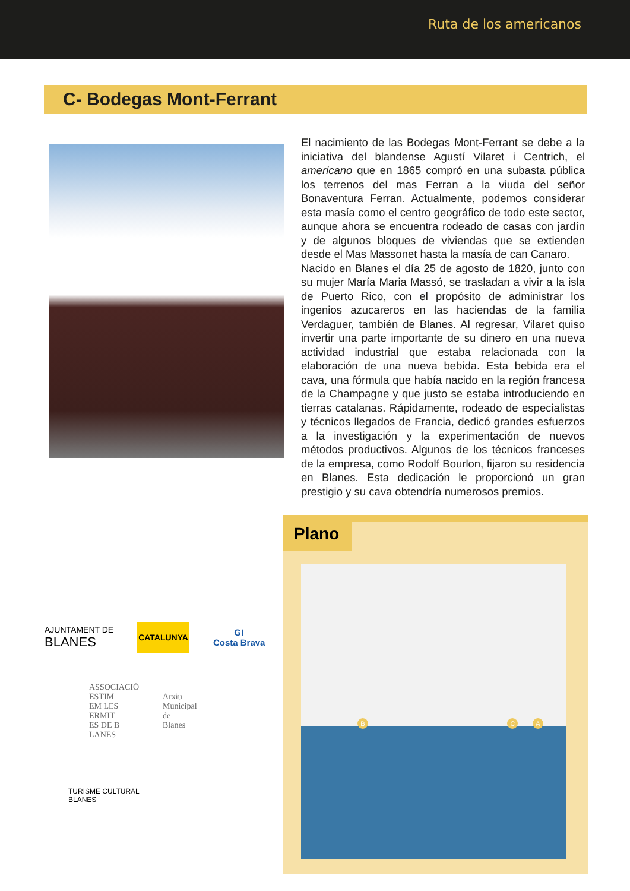Ruta de los americanos
C- Bodegas Mont-Ferrant
El nacimiento de las Bodegas Mont-Ferrant se debe a la iniciativa del blandense Agustí Vilaret i Centrich, el americano que en 1865 compró en una subasta pública los terrenos del mas Ferran a la viuda del señor Bonaventura Ferran. Actualmente, podemos considerar esta masía como el centro geográfico de todo este sector, aunque ahora se encuentra rodeado de casas con jardín y de algunos bloques de viviendas que se extienden desde el Mas Massonet hasta la masía de can Canaro.
Nacido en Blanes el día 25 de agosto de 1820, junto con su mujer María Maria Massó, se trasladan a vivir a la isla de Puerto Rico, con el propósito de administrar los ingenios azucareros en las haciendas de la familia Verdaguer, también de Blanes. Al regresar, Vilaret quiso invertir una parte importante de su dinero en una nueva actividad industrial que estaba relacionada con la elaboración de una nueva bebida. Esta bebida era el cava, una fórmula que había nacido en la región francesa de la Champagne y que justo se estaba introduciendo en tierras catalanas. Rápidamente, rodeado de especialistas y técnicos llegados de Francia, dedicó grandes esfuerzos a la investigación y la experimentación de nuevos métodos productivos. Algunos de los técnicos franceses de la empresa, como Rodolf Bourlon, fijaron su residencia en Blanes. Esta dedicación le proporcionó un gran prestigio y su cava obtendría numerosos premios.
AJUNTAMENT DE
BLANES
CATALUNYA
G!
Costa Brava
ASSOCIACIÓ
ESTIM
EM LES
ERMIT
ES DE B
LANES
Arxiu
Municipal
de
Blanes
TURISME CULTURAL
BLANES
Plano
B C A